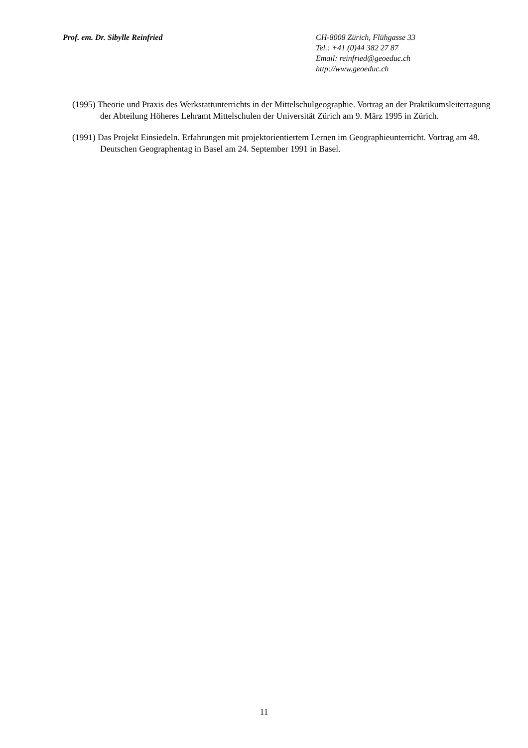Prof. em. Dr. Sibylle Reinfried CH-8008 Zürich, Flühgasse 33
Tel.: +41 (0)44 382 27 87
Email: reinfried@geoeduc.ch
http://www.geoeduc.ch
(1995) Theorie und Praxis des Werkstattunterrichts in der Mittelschulgeographie. Vortrag an der Praktikumsleitertagung der Abteilung Höheres Lehramt Mittelschulen der Universität Zürich am 9. März 1995 in Zürich.
(1991) Das Projekt Einsiedeln. Erfahrungen mit projektorientiertem Lernen im Geographieunterricht. Vortrag am 48. Deutschen Geographentag in Basel am 24. September 1991 in Basel.
11